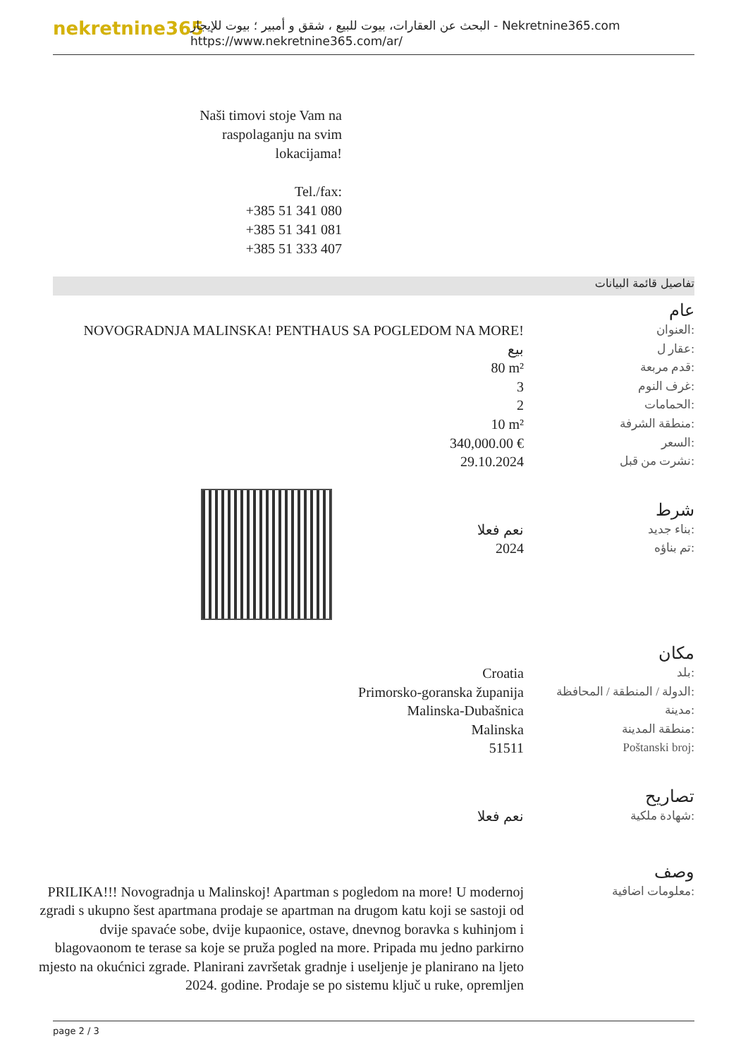nekretnine365
البحث عن العقارات، بيوت للبيع ، شقق و أمبير ؛ بيوت للإيجار - Nekretnine365.com
https://www.nekretnine365.com/ar/
Naši timovi stoje Vam na raspolaganju na svim lokacijama!
Tel./fax:
+385 51 341 080
+385 51 341 081
+385 51 333 407
تفاصيل قائمة البيانات
عام
| NOVOGRADNJA MALINSKA! PENTHAUS SA POGLEDOM NA MORE! | العنوان: |
| بيع | عقار ل: |
| 80 m² | قدم مربعة: |
| 3 | غرف النوم: |
| 2 | الحمامات: |
| 10 m² | منطقة الشرفة: |
| 340,000.00 € | السعر: |
| 29.10.2024 | نشرت من قبل: |
شرط
| نعم فعلا | بناء جديد: |
| 2024 | تم بناؤه: |
مكان
| Croatia | بلد: |
| Primorsko-goranska županija | الدولة / المنطقة / المحافظة: |
| Malinska-Dubašnica | مدينة: |
| Malinska | منطقة المدينة: |
| 51511 | Poštanski broj: |
تصاريح
| نعم فعلا | شهادة ملكية: |
وصف
| PRILIKA!!! Novogradnja u Malinskoj! Apartman s pogledom na more! U modernoj zgradi s ukupno šest apartmana prodaje se apartman na drugom katu koji se sastoji od dvije spavaće sobe, dvije kupaonice, ostave, dnevnog boravka s kuhinjom i blagovaonom te terase sa koje se pruža pogled na more. Pripada mu jedno parkirno mjesto na okućnici zgrade. Planirani završetak gradnje i useljenje je planirano na ljeto 2024. godine. Prodaje se po sistemu ključ u ruke, opremljen | معلومات اضافية: |
page 2 / 3